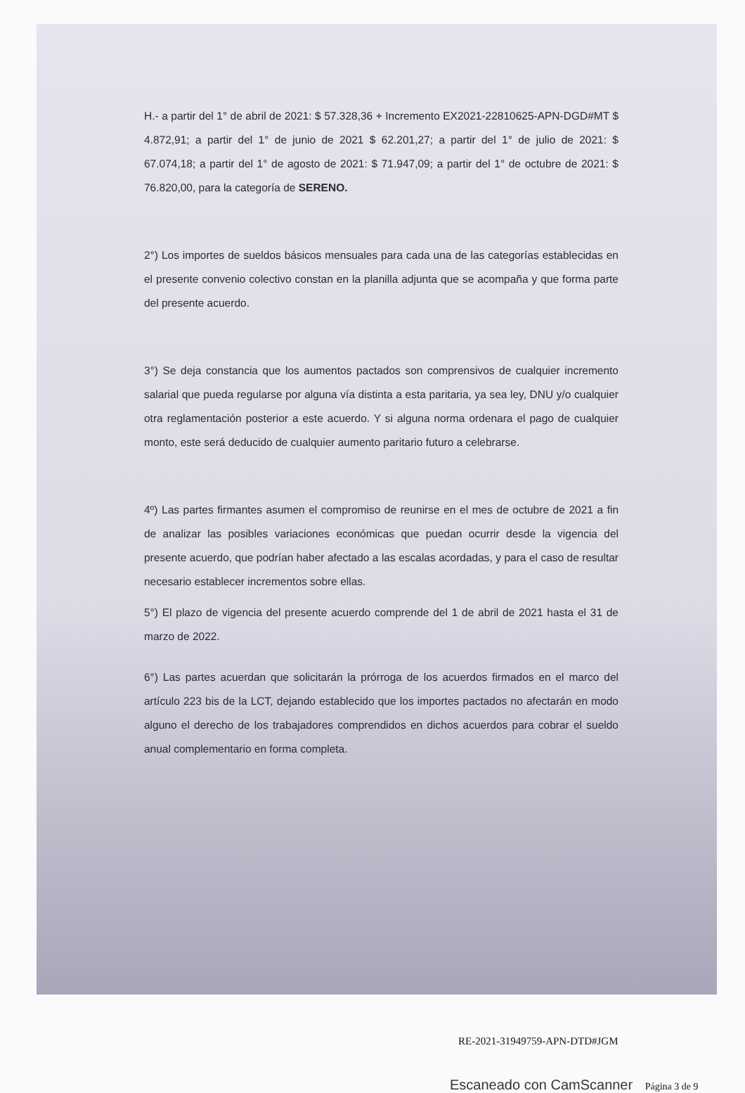H.- a partir del 1° de abril de 2021: $ 57.328,36 + Incremento EX2021-22810625-APN-DGD#MT $ 4.872,91; a partir del 1° de junio de 2021 $ 62.201,27; a partir del 1° de julio de 2021: $ 67.074,18; a partir del 1° de agosto de 2021: $ 71.947,09; a partir del 1° de octubre de 2021: $ 76.820,00, para la categoría de SERENO.
2°) Los importes de sueldos básicos mensuales para cada una de las categorías establecidas en el presente convenio colectivo constan en la planilla adjunta que se acompaña y que forma parte del presente acuerdo.
3°) Se deja constancia que los aumentos pactados son comprensivos de cualquier incremento salarial que pueda regularse por alguna vía distinta a esta paritaria, ya sea ley, DNU y/o cualquier otra reglamentación posterior a este acuerdo. Y si alguna norma ordenara el pago de cualquier monto, este será deducido de cualquier aumento paritario futuro a celebrarse.
4º) Las partes firmantes asumen el compromiso de reunirse en el mes de octubre de 2021 a fin de analizar las posibles variaciones económicas que puedan ocurrir desde la vigencia del presente acuerdo, que podrían haber afectado a las escalas acordadas, y para el caso de resultar necesario establecer incrementos sobre ellas.
5°) El plazo de vigencia del presente acuerdo comprende del 1 de abril de 2021 hasta el 31 de marzo de 2022.
6°) Las partes acuerdan que solicitarán la prórroga de los acuerdos firmados en el marco del artículo 223 bis de la LCT, dejando establecido que los importes pactados no afectarán en modo alguno el derecho de los trabajadores comprendidos en dichos acuerdos para cobrar el sueldo anual complementario en forma completa.
RE-2021-31949759-APN-DTD#JGM
Escaneado con CamScanner Página 3 de 9